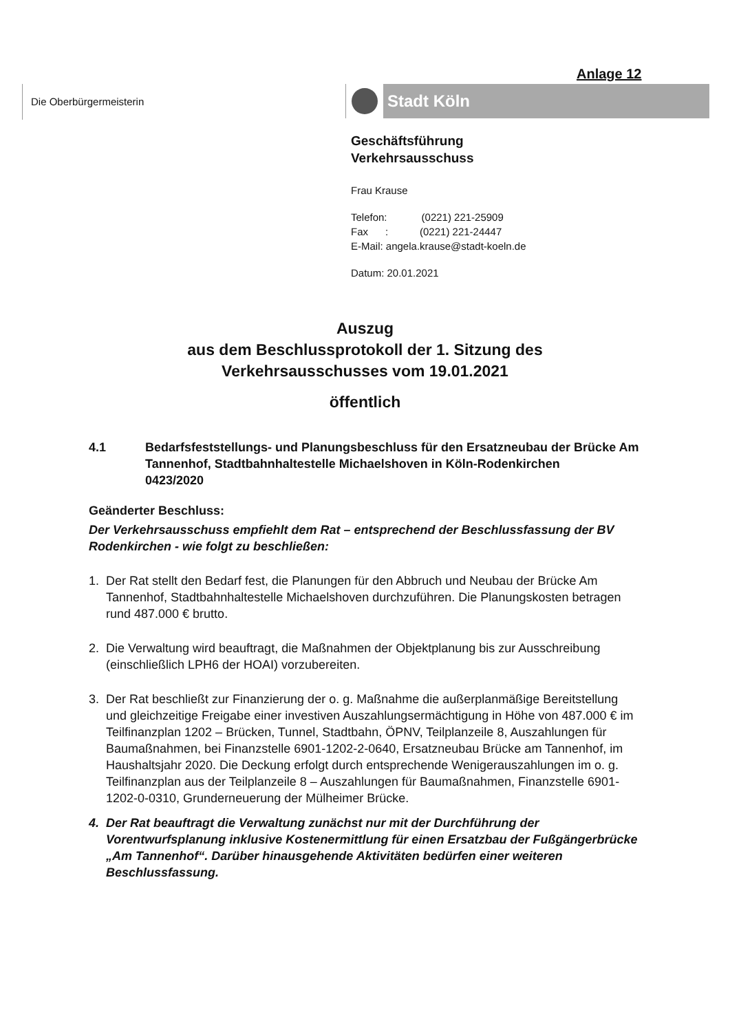Anlage 12
Die Oberbürgermeisterin Stadt Köln
Geschäftsführung
Verkehrsausschuss
Frau Krause
Telefon: (0221) 221-25909
Fax : (0221) 221-24447
E-Mail: angela.krause@stadt-koeln.de
Datum: 20.01.2021
Auszug
aus dem Beschlussprotokoll der 1. Sitzung des
Verkehrsausschusses vom 19.01.2021
öffentlich
4.1 Bedarfsfeststellungs- und Planungsbeschluss für den Ersatzneubau der Brücke Am Tannenhof, Stadtbahnhaltestelle Michaelshoven in Köln-Rodenkirchen
0423/2020
Geänderter Beschluss:
Der Verkehrsausschuss empfiehlt dem Rat – entsprechend der Beschlussfassung der BV Rodenkirchen - wie folgt zu beschließen:
1. Der Rat stellt den Bedarf fest, die Planungen für den Abbruch und Neubau der Brücke Am Tannenhof, Stadtbahnhaltestelle Michaelshoven durchzuführen. Die Planungskosten betragen rund 487.000 € brutto.
2. Die Verwaltung wird beauftragt, die Maßnahmen der Objektplanung bis zur Ausschreibung (einschließlich LPH6 der HOAI) vorzubereiten.
3. Der Rat beschließt zur Finanzierung der o. g. Maßnahme die außerplanmäßige Bereitstellung und gleichzeitige Freigabe einer investiven Auszahlungsermächtigung in Höhe von 487.000 € im Teilfinanzplan 1202 – Brücken, Tunnel, Stadtbahn, ÖPNV, Teilplanzeile 8, Auszahlungen für Baumaßnahmen, bei Finanzstelle 6901-1202-2-0640, Ersatzneubau Brücke am Tannenhof, im Haushaltsjahr 2020. Die Deckung erfolgt durch entsprechende Wenigerauszahlungen im o. g. Teilfinanzplan aus der Teilplanzeile 8 – Auszahlungen für Baumaßnahmen, Finanzstelle 6901-1202-0-0310, Grunderneuerung der Mülheimer Brücke.
4. Der Rat beauftragt die Verwaltung zunächst nur mit der Durchführung der Vorentwurfsplanung inklusive Kostenermittlung für einen Ersatzbau der Fußgängerbrücke „Am Tannenhof“. Darüber hinausgehende Aktivitäten bedürfen einer weiteren Beschlussfassung.